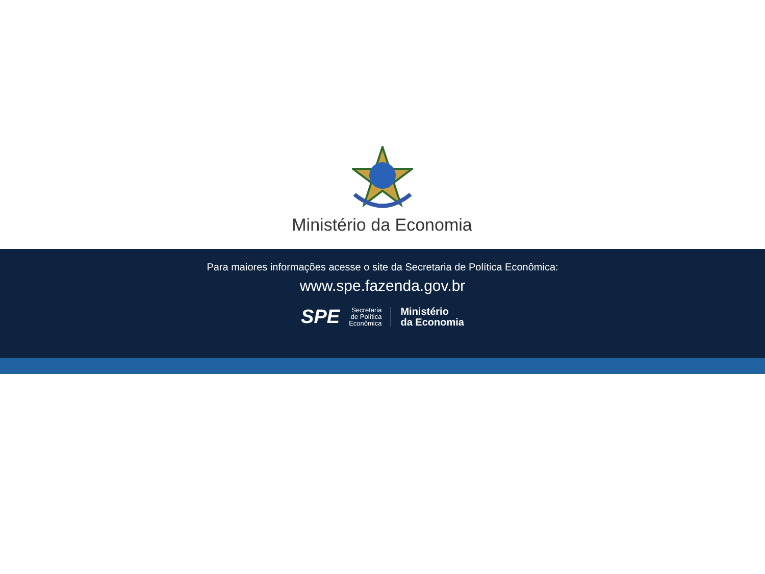Ministério da Economia
Para maiores informações acesse o site da Secretaria de Política Econômica:
www.spe.fazenda.gov.br
SPE
Secretaria
de Política
Econômica
Ministério
da Economia